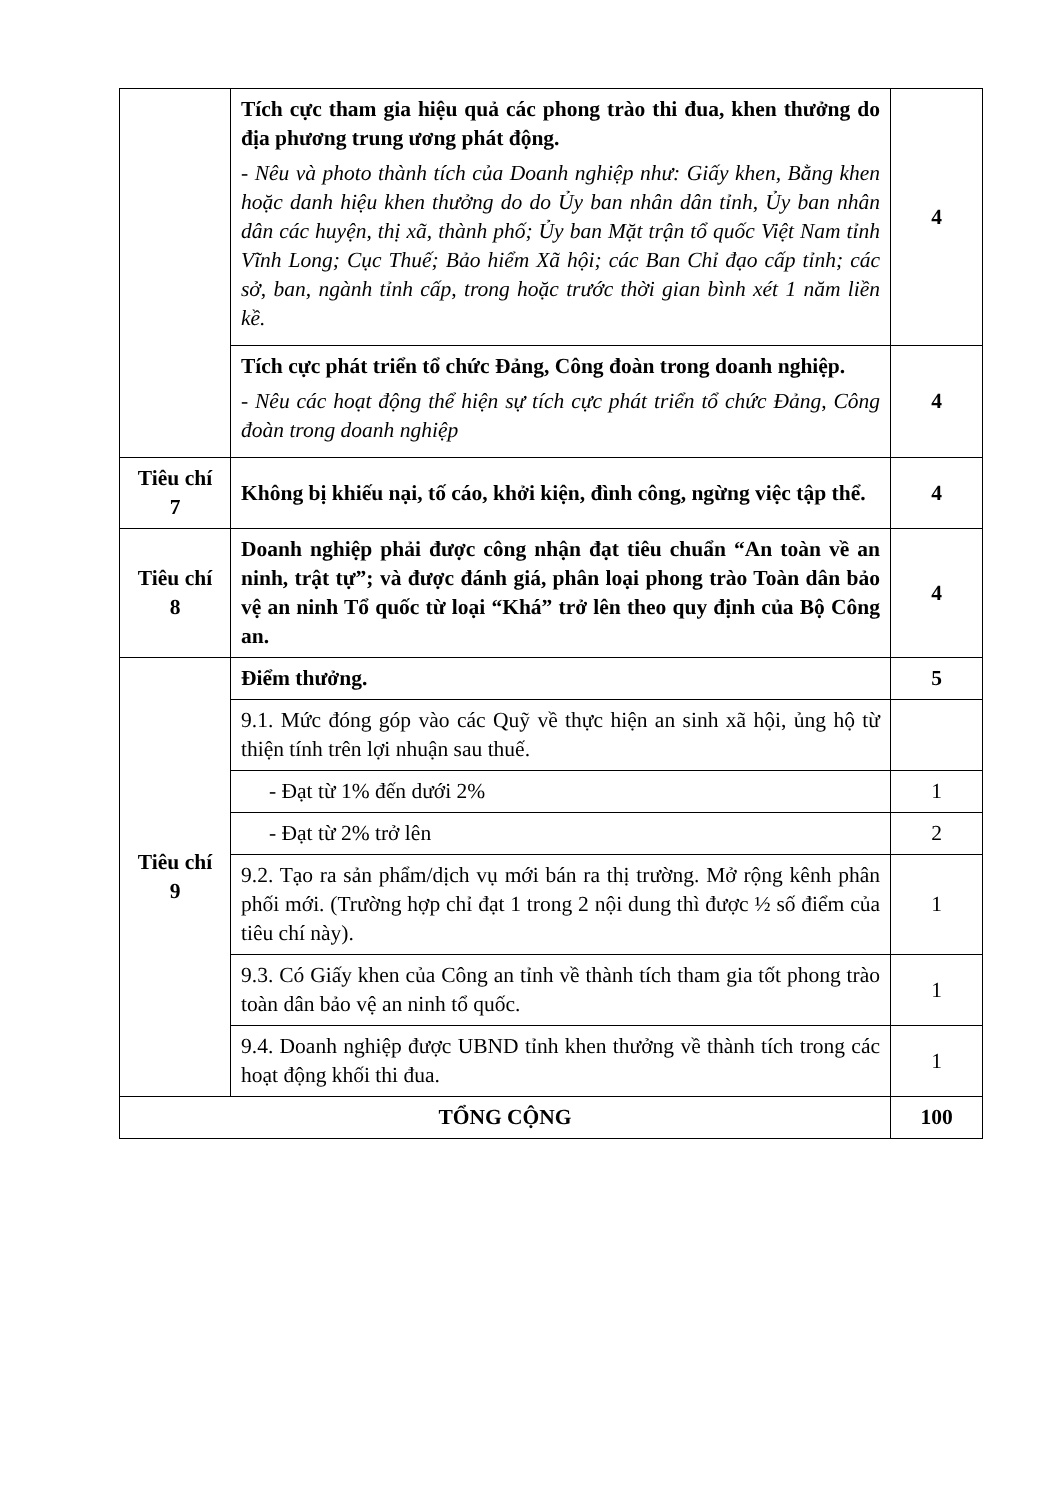| | Tích cực tham gia hiệu quả các phong trào thi đua, khen thưởng do địa phương trung ương phát động. - Nêu và photo thành tích của Doanh nghiệp như: Giấy khen, Bằng khen hoặc danh hiệu khen thưởng do do Ủy ban nhân dân tỉnh, Ủy ban nhân dân các huyện, thị xã, thành phố; Ủy ban Mặt trận tổ quốc Việt Nam tỉnh Vĩnh Long; Cục Thuế; Bảo hiểm Xã hội; các Ban Chỉ đạo cấp tỉnh; các sở, ban, ngành tỉnh cấp, trong hoặc trước thời gian bình xét 1 năm liền kề. | 4 |
| | Tích cực phát triển tổ chức Đảng, Công đoàn trong doanh nghiệp. - Nêu các hoạt động thể hiện sự tích cực phát triển tổ chức Đảng, Công đoàn trong doanh nghiệp | 4 |
| Tiêu chí 7 | Không bị khiếu nại, tố cáo, khởi kiện, đình công, ngừng việc tập thể. | 4 |
| Tiêu chí 8 | Doanh nghiệp phải được công nhận đạt tiêu chuẩn “An toàn về an ninh, trật tự”; và được đánh giá, phân loại phong trào Toàn dân bảo vệ an ninh Tổ quốc từ loại “Khá” trở lên theo quy định của Bộ Công an. | 4 |
| Tiêu chí 9 | Điểm thưởng. | 5 |
| | 9.1. Mức đóng góp vào các Quỹ về thực hiện an sinh xã hội, ủng hộ từ thiện tính trên lợi nhuận sau thuế. | |
| | - Đạt từ 1% đến dưới 2% | 1 |
| | - Đạt từ 2% trở lên | 2 |
| | 9.2. Tạo ra sản phẩm/dịch vụ mới bán ra thị trường. Mở rộng kênh phân phối mới. (Trường hợp chỉ đạt 1 trong 2 nội dung thì được ½ số điểm của tiêu chí này). | 1 |
| | 9.3. Có Giấy khen của Công an tỉnh về thành tích tham gia tốt phong trào toàn dân bảo vệ an ninh tổ quốc. | 1 |
| | 9.4. Doanh nghiệp được UBND tỉnh khen thưởng về thành tích trong các hoạt động khối thi đua. | 1 |
| TỔNG CỘNG | | 100 |